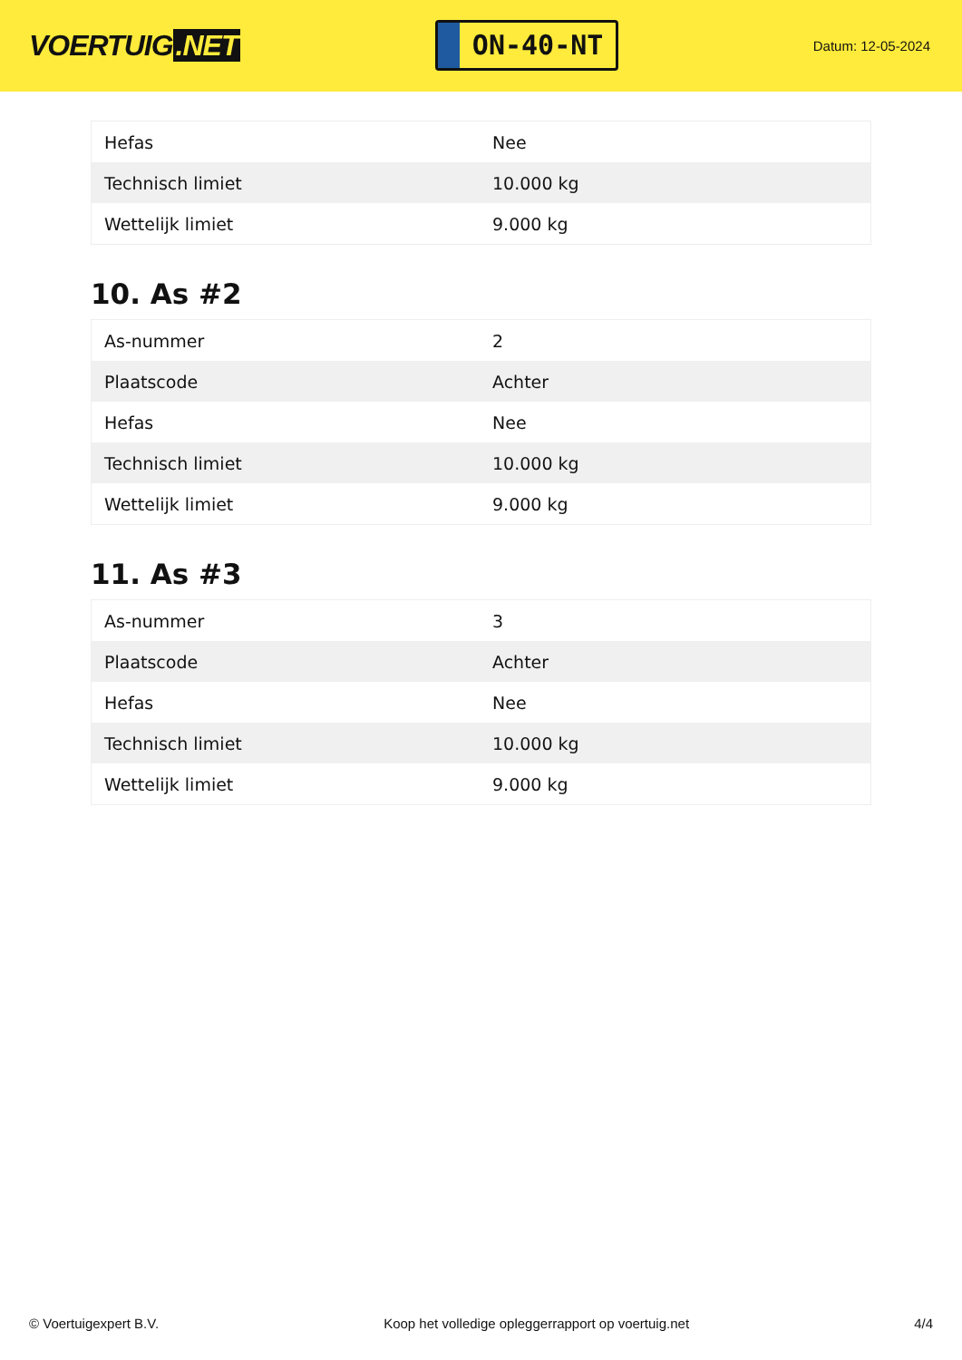VOERTUIG.NET
ON-40-NT
Datum: 12-05-2024
| Hefas | Nee |
| Technisch limiet | 10.000 kg |
| Wettelijk limiet | 9.000 kg |
10. As #2
| As-nummer | 2 |
| Plaatscode | Achter |
| Hefas | Nee |
| Technisch limiet | 10.000 kg |
| Wettelijk limiet | 9.000 kg |
11. As #3
| As-nummer | 3 |
| Plaatscode | Achter |
| Hefas | Nee |
| Technisch limiet | 10.000 kg |
| Wettelijk limiet | 9.000 kg |
© Voertuigexpert B.V. Koop het volledige opleggerrapport op voertuig.net 4/4